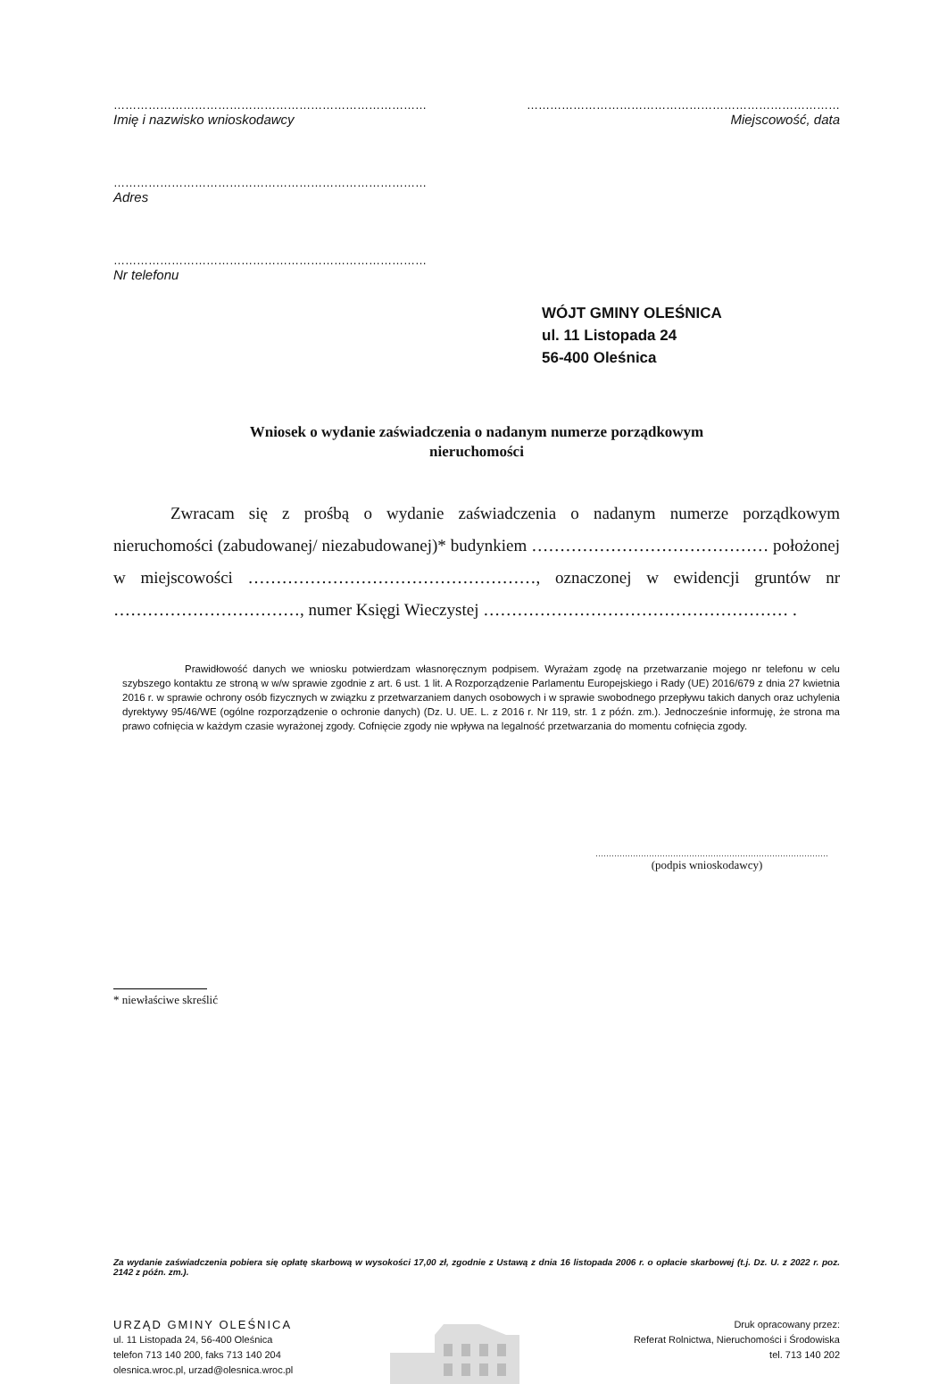………………………………………………………………………
Imię i nazwisko wnioskodawcy
………………………………………………………………………
Miejscowość, data
………………………………………………………………………
Adres
………………………………………………………………………
Nr telefonu
WÓJT GMINY OLEŚNICA
ul. 11 Listopada 24
56-400 Oleśnica
Wniosek o wydanie zaświadczenia o nadanym numerze porządkowym
nieruchomości
Zwracam się z prośbą o wydanie zaświadczenia o nadanym numerze porządkowym nieruchomości (zabudowanej/ niezabudowanej)* budynkiem …………………………………… położonej w miejscowości ……………………………………………, oznaczonej w ewidencji gruntów nr ……………………………, numer Księgi Wieczystej ……………………………………………… .
Prawidłowość danych we wniosku potwierdzam własnoręcznym podpisem. Wyrażam zgodę na przetwarzanie mojego nr telefonu w celu szybszego kontaktu ze stroną w w/w sprawie zgodnie z art. 6 ust. 1 lit. A Rozporządzenie Parlamentu Europejskiego i Rady (UE) 2016/679 z dnia 27 kwietnia 2016 r. w sprawie ochrony osób fizycznych w związku z przetwarzaniem danych osobowych i w sprawie swobodnego przepływu takich danych oraz uchylenia dyrektywy 95/46/WE (ogólne rozporządzenie o ochronie danych) (Dz. U. UE. L. z 2016 r. Nr 119, str. 1 z późn. zm.). Jednocześnie informuję, że strona ma prawo cofnięcia w każdym czasie wyrażonej zgody. Cofnięcie zgody nie wpływa na legalność przetwarzania do momentu cofnięcia zgody.
……………………………………………………………………………
(podpis wnioskodawcy)
* niewłaściwe skreślić
Za wydanie zaświadczenia pobiera się opłatę skarbową w wysokości 17,00 zł, zgodnie z Ustawą z dnia 16 listopada 2006 r. o opłacie skarbowej (t.j. Dz. U. z 2022 r. poz. 2142 z późn. zm.).
URZĄD GMINY OLEŚNICA
ul. 11 Listopada 24, 56-400 Oleśnica
telefon 713 140 200, faks 713 140 204
olesnica.wroc.pl, urzad@olesnica.wroc.pl
Druk opracowany przez:
Referat Rolnictwa, Nieruchomości i Środowiska
tel. 713 140 202